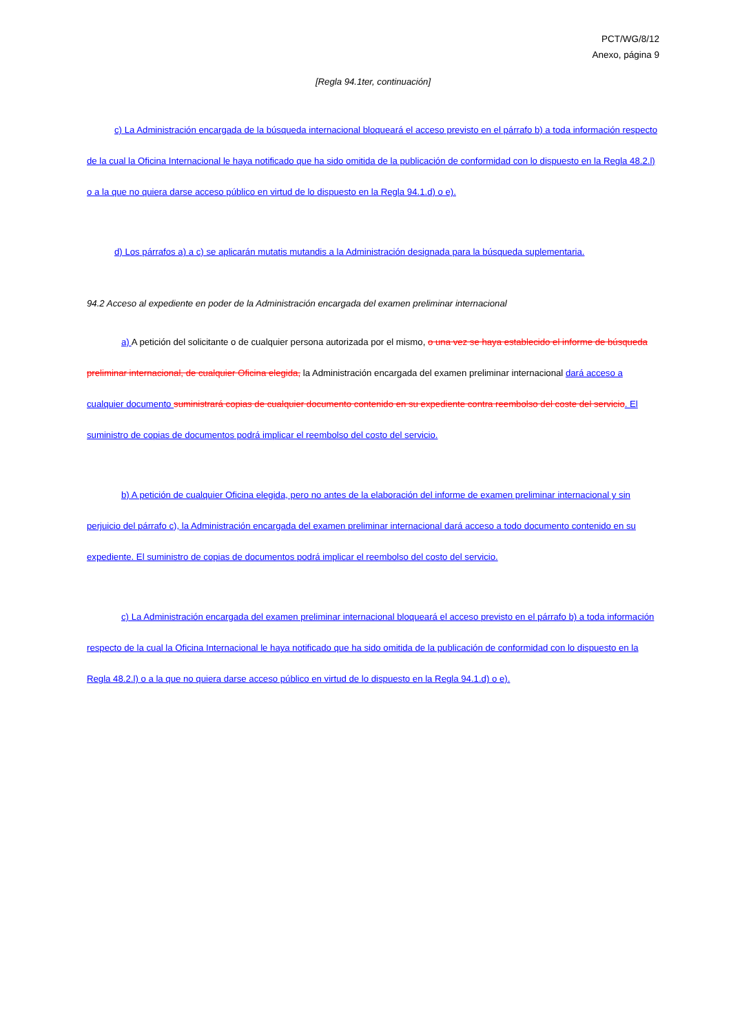PCT/WG/8/12
Anexo, página 9
[Regla 94.1ter, continuación]
c) La Administración encargada de la búsqueda internacional bloqueará el acceso previsto en el párrafo b) a toda información respecto de la cual la Oficina Internacional le haya notificado que ha sido omitida de la publicación de conformidad con lo dispuesto en la Regla 48.2.l) o a la que no quiera darse acceso público en virtud de lo dispuesto en la Regla 94.1.d) o e).
d) Los párrafos a) a c) se aplicarán mutatis mutandis a la Administración designada para la búsqueda suplementaria.
94.2 Acceso al expediente en poder de la Administración encargada del examen preliminar internacional
a) A petición del solicitante o de cualquier persona autorizada por el mismo, o una vez se haya establecido el informe de búsqueda preliminar internacional, de cualquier Oficina elegida, la Administración encargada del examen preliminar internacional dará acceso a cualquier documento suministrará copias de cualquier documento contenido en su expediente contra reembolso del coste del servicio. El suministro de copias de documentos podrá implicar el reembolso del costo del servicio.
b) A petición de cualquier Oficina elegida, pero no antes de la elaboración del informe de examen preliminar internacional y sin perjuicio del párrafo c), la Administración encargada del examen preliminar internacional dará acceso a todo documento contenido en su expediente. El suministro de copias de documentos podrá implicar el reembolso del costo del servicio.
c) La Administración encargada del examen preliminar internacional bloqueará el acceso previsto en el párrafo b) a toda información respecto de la cual la Oficina Internacional le haya notificado que ha sido omitida de la publicación de conformidad con lo dispuesto en la Regla 48.2.l) o a la que no quiera darse acceso público en virtud de lo dispuesto en la Regla 94.1.d) o e).